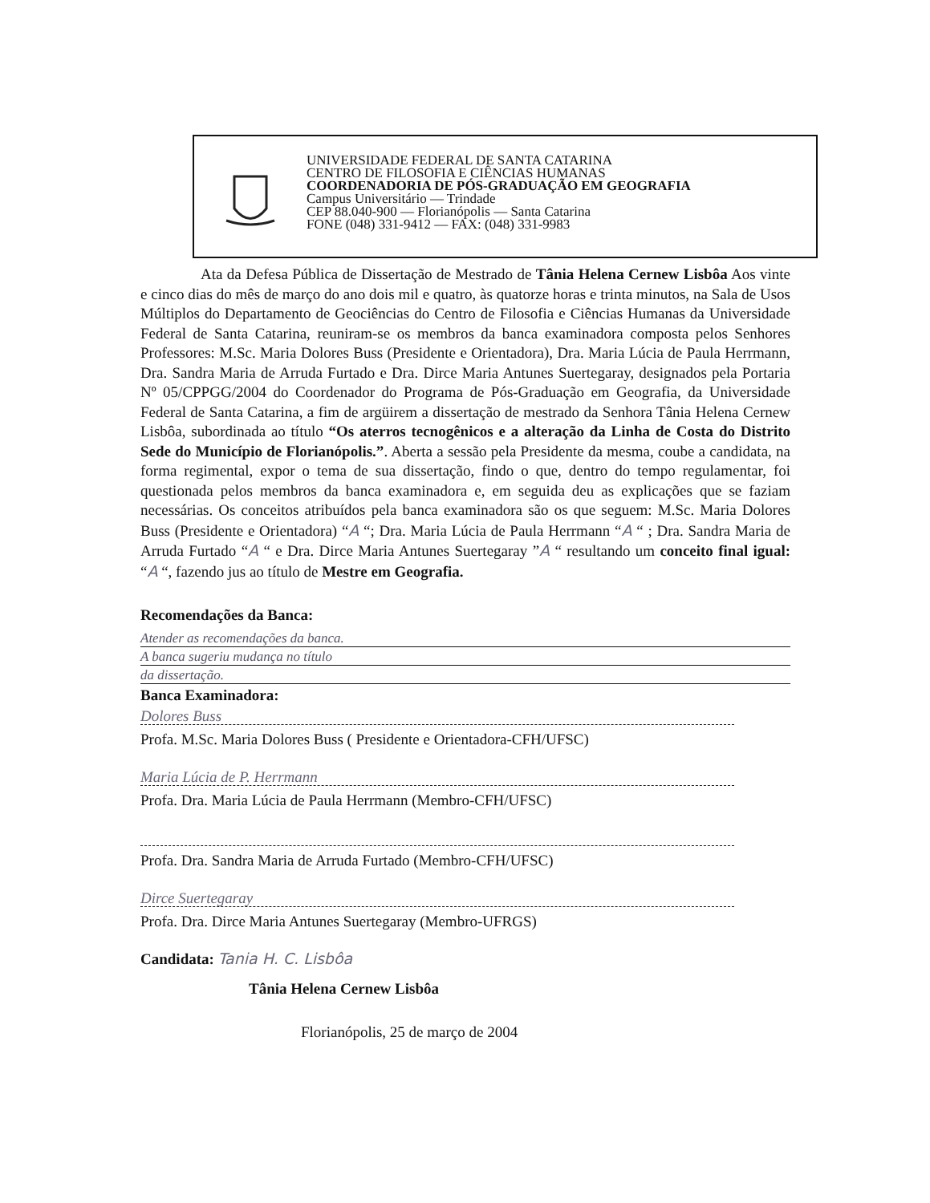UNIVERSIDADE FEDERAL DE SANTA CATARINA
CENTRO DE FILOSOFIA E CIÊNCIAS HUMANAS
COORDENADORIA DE PÓS-GRADUAÇÃO EM GEOGRAFIA
Campus Universitário — Trindade
CEP 88.040-900 — Florianópolis — Santa Catarina
FONE (048) 331-9412 — FAX: (048) 331-9983
Ata da Defesa Pública de Dissertação de Mestrado de Tânia Helena Cernew Lisbôa Aos vinte e cinco dias do mês de março do ano dois mil e quatro, às quatorze horas e trinta minutos, na Sala de Usos Múltiplos do Departamento de Geociências do Centro de Filosofia e Ciências Humanas da Universidade Federal de Santa Catarina, reuniram-se os membros da banca examinadora composta pelos Senhores Professores: M.Sc. Maria Dolores Buss (Presidente e Orientadora), Dra. Maria Lúcia de Paula Herrmann, Dra. Sandra Maria de Arruda Furtado e Dra. Dirce Maria Antunes Suertegaray, designados pela Portaria Nº 05/CPPGG/2004 do Coordenador do Programa de Pós-Graduação em Geografia, da Universidade Federal de Santa Catarina, a fim de argüirem a dissertação de mestrado da Senhora Tânia Helena Cernew Lisbôa, subordinada ao título “Os aterros tecnogênicos e a alteração da Linha de Costa do Distrito Sede do Município de Florianópolis.”. Aberta a sessão pela Presidente da mesma, coube a candidata, na forma regimental, expor o tema de sua dissertação, findo o que, dentro do tempo regulamentar, foi questionada pelos membros da banca examinadora e, em seguida deu as explicações que se faziam necessárias. Os conceitos atribuídos pela banca examinadora são os que seguem: M.Sc. Maria Dolores Buss (Presidente e Orientadora) “A “; Dra. Maria Lúcia de Paula Herrmann “A “ ; Dra. Sandra Maria de Arruda Furtado “A “ e Dra. Dirce Maria Antunes Suertegaray ”A “ resultando um conceito final igual: “A “, fazendo jus ao título de Mestre em Geografia.
Recomendações da Banca:
Atender as recomendações da banca.
A banca sugeriu mudança no título
da dissertação.
Banca Examinadora:
Dolores Buss
Profa. M.Sc. Maria Dolores Buss ( Presidente e Orientadora-CFH/UFSC)
Maria Lúcia de P. Herrmann
Profa. Dra. Maria Lúcia de Paula Herrmann (Membro-CFH/UFSC)
Profa. Dra. Sandra Maria de Arruda Furtado (Membro-CFH/UFSC)
Dirce Suertegaray
Profa. Dra. Dirce Maria Antunes Suertegaray (Membro-UFRGS)
Candidata: Tania H. C. Lisbôa
Tânia Helena Cernew Lisbôa
Florianópolis, 25 de março de 2004